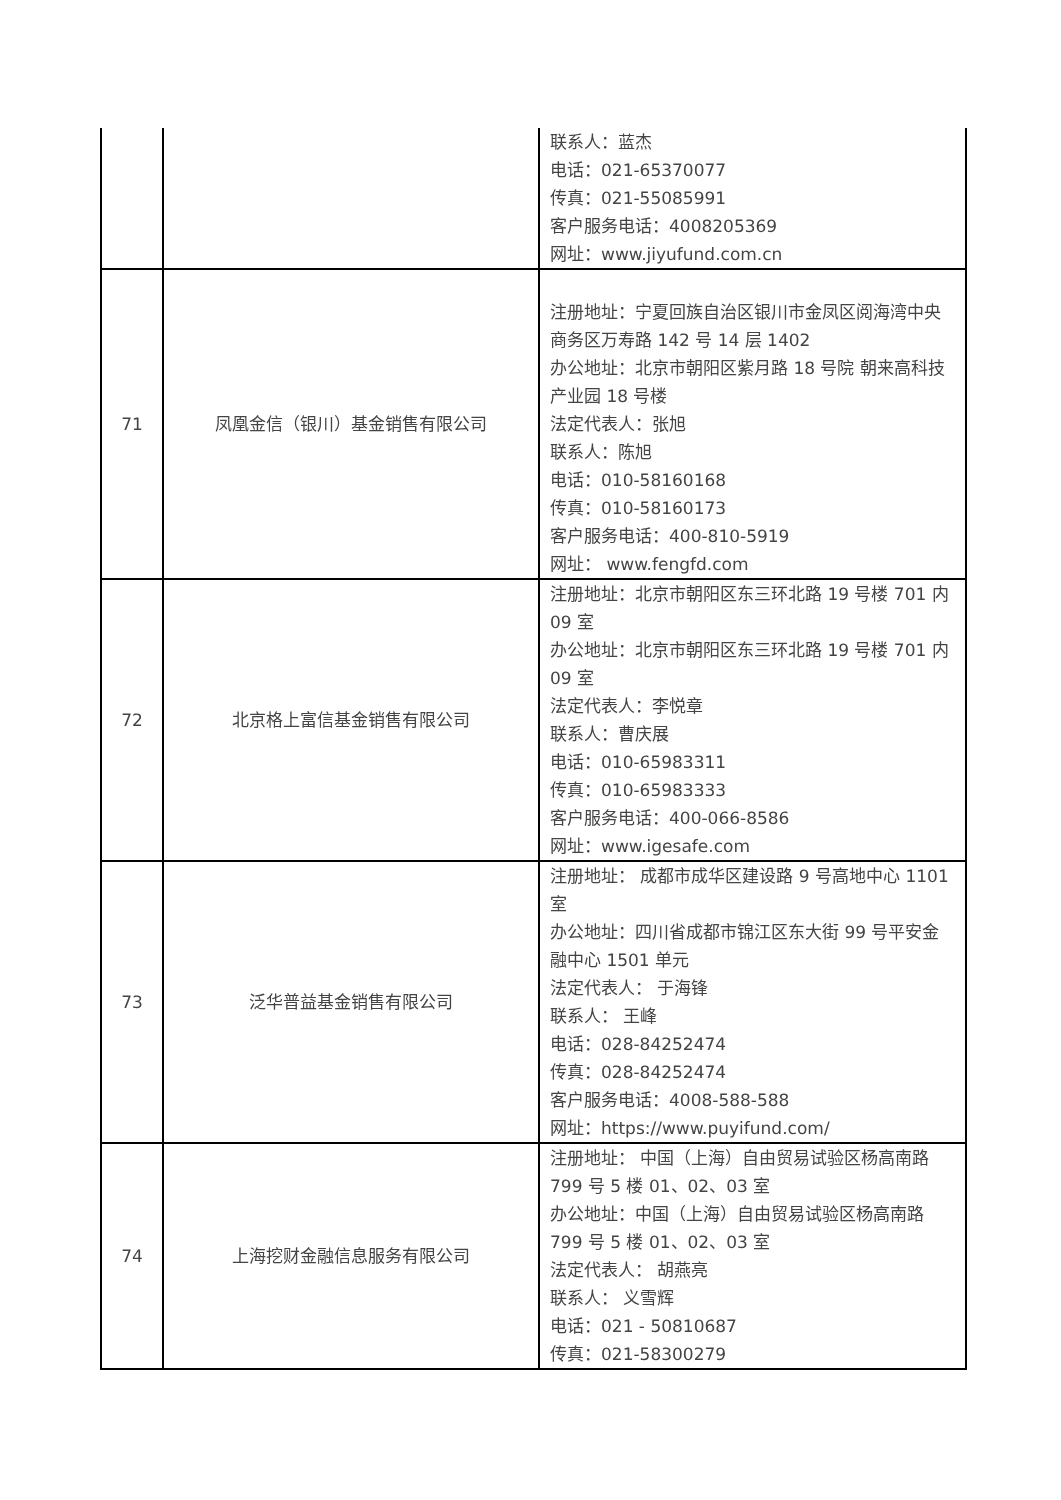| | | 联系人：蓝杰 电话：021-65370077 传真：021-55085991 客户服务电话：4008205369 网址：www.jiyufund.com.cn |
| 71 | 凤凰金信（银川）基金销售有限公司 | 注册地址：宁夏回族自治区银川市金凤区阅海湾中央商务区万寿路 142 号 14 层 1402 办公地址：北京市朝阳区紫月路 18 号院 朝来高科技产业园 18 号楼 法定代表人：张旭 联系人：陈旭 电话：010-58160168 传真：010-58160173 客户服务电话：400-810-5919 网址： www.fengfd.com |
| 72 | 北京格上富信基金销售有限公司 | 注册地址：北京市朝阳区东三环北路 19 号楼 701 内 09 室 办公地址：北京市朝阳区东三环北路 19 号楼 701 内 09 室 法定代表人：李悦章 联系人：曹庆展 电话：010-65983311 传真：010-65983333 客户服务电话：400-066-8586 网址：www.igesafe.com |
| 73 | 泛华普益基金销售有限公司 | 注册地址： 成都市成华区建设路 9 号高地中心 1101 室 办公地址：四川省成都市锦江区东大街 99 号平安金融中心 1501 单元 法定代表人： 于海锋 联系人： 王峰 电话：028-84252474 传真：028-84252474 客户服务电话：4008-588-588 网址：https://www.puyifund.com/ |
| 74 | 上海挖财金融信息服务有限公司 | 注册地址： 中国（上海）自由贸易试验区杨高南路 799 号 5 楼 01、02、03 室 办公地址：中国（上海）自由贸易试验区杨高南路 799 号 5 楼 01、02、03 室 法定代表人： 胡燕亮 联系人： 义雪辉 电话：021 - 50810687 传真：021-58300279 |